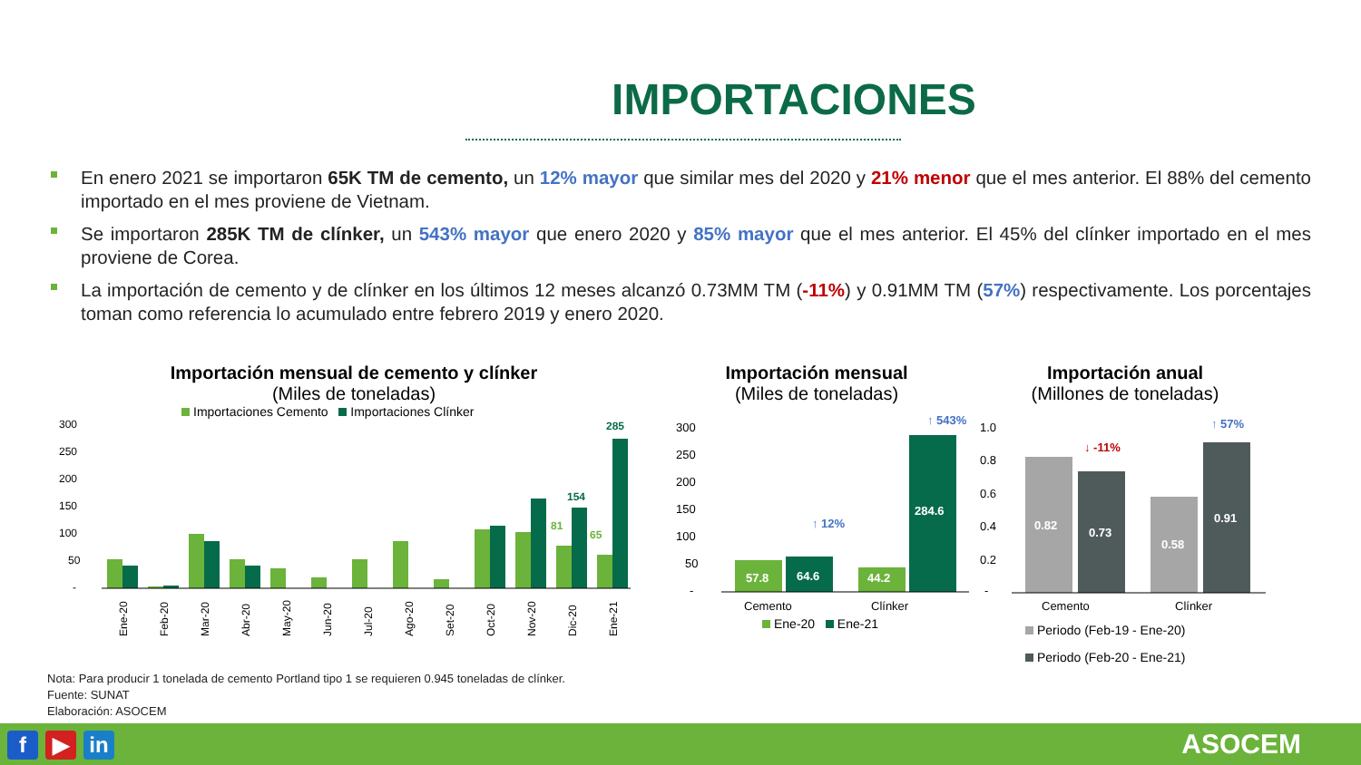IMPORTACIONES
En enero 2021 se importaron 65K TM de cemento, un 12% mayor que similar mes del 2020 y 21% menor que el mes anterior. El 88% del cemento importado en el mes proviene de Vietnam.
Se importaron 285K TM de clínker, un 543% mayor que enero 2020 y 85% mayor que el mes anterior. El 45% del clínker importado en el mes proviene de Corea.
La importación de cemento y de clínker en los últimos 12 meses alcanzó 0.73MM TM (-11%) y 0.91MM TM (57%) respectivamente. Los porcentajes toman como referencia lo acumulado entre febrero 2019 y enero 2020.
Importación mensual de cemento y clínker
(Miles de toneladas)
Importaciones Cemento Importaciones Clínker
300
250
200
150
100
50
-
285
154
81
65
Ene-20
Feb-20
Mar-20
Abr-20
May-20
Jun-20
Jul-20
Ago-20
Set-20
Oct-20
Nov-20
Dic-20
Ene-21
Importación mensual
(Miles de toneladas)
300
250
200
150
100
50
-
57.8
64.6
44.2
284.6
↑ 12%
↑ 543%
Cemento
Clínker
Ene-20 Ene-21
Importación anual
(Millones de toneladas)
1.0
0.8
0.6
0.4
0.2
-
0.82
0.73
0.58
0.91
↓ -11%
↑ 57%
Cemento
Clínker
Periodo (Feb-19 - Ene-20)
Periodo (Feb-20 - Ene-21)
Nota: Para producir 1 tonelada de cemento Portland tipo 1 se requieren 0.945 toneladas de clínker.
Fuente: SUNAT
Elaboración: ASOCEM
f ▶ in ASOCEM